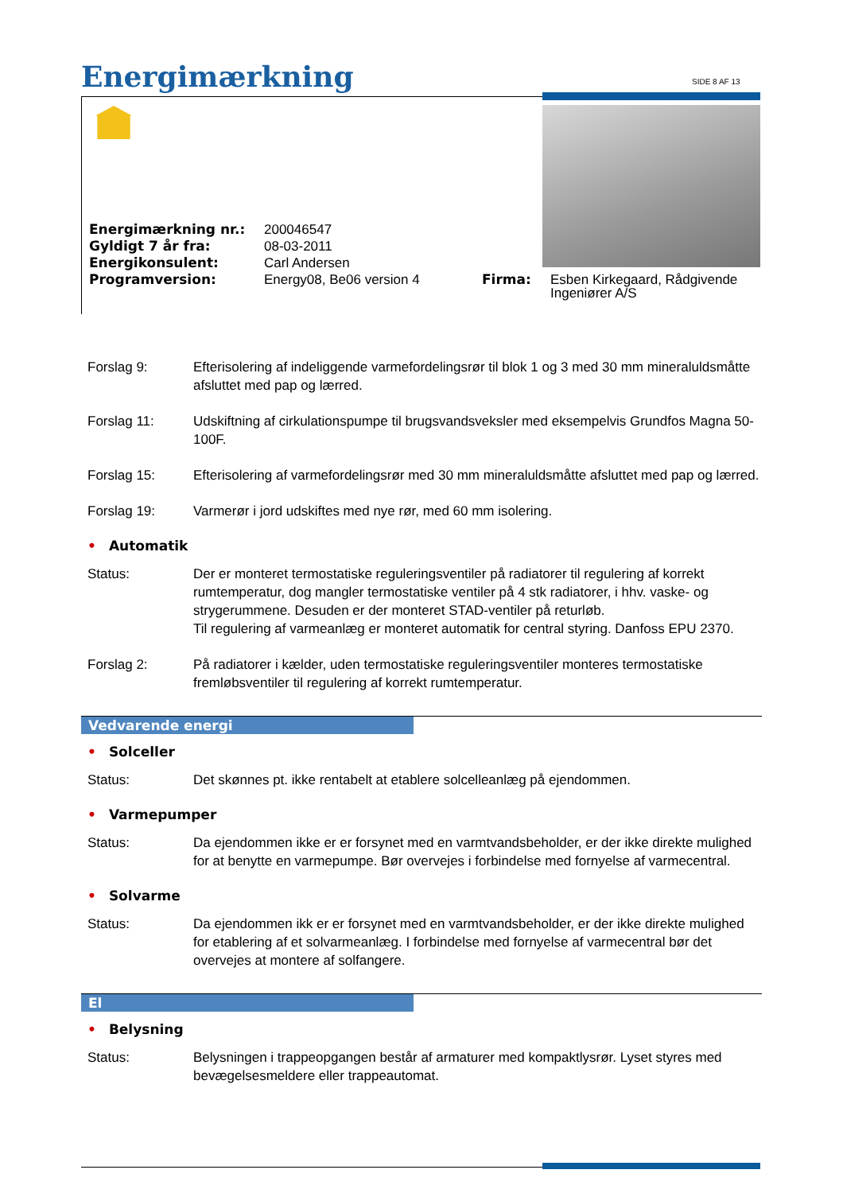Energimærkning SIDE 8 AF 13
| Energimærkning nr.: | 200046547 | | |
| Gyldigt 7 år fra: | 08-03-2011 | | |
| Energikonsulent: | Carl Andersen | | |
| Programversion: | Energy08, Be06 version 4 | Firma: | Esben Kirkegaard, Rådgivende Ingeniører A/S |
Forslag 9: Efterisolering af indeliggende varmefordelingsrør til blok 1 og 3 med 30 mm mineraluldsmåtte afsluttet med pap og lærred.
Forslag 11: Udskiftning af cirkulationspumpe til brugsvandsveksler med eksempelvis Grundfos Magna 50-100F.
Forslag 15: Efterisolering af varmefordelingsrør med 30 mm mineraluldsmåtte afsluttet med pap og lærred.
Forslag 19: Varmerør i jord udskiftes med nye rør, med 60 mm isolering.
• Automatik
Status: Der er monteret termostatiske reguleringsventiler på radiatorer til regulering af korrekt rumtemperatur, dog mangler termostatiske ventiler på 4 stk radiatorer, i hhv. vaske- og strygerummene. Desuden er der monteret STAD-ventiler på returløb.
Til regulering af varmeanlæg er monteret automatik for central styring. Danfoss EPU 2370.
Forslag 2: På radiatorer i kælder, uden termostatiske reguleringsventiler monteres termostatiske fremløbsventiler til regulering af korrekt rumtemperatur.
Vedvarende energi
• Solceller
Status: Det skønnes pt. ikke rentabelt at etablere solcelleanlæg på ejendommen.
• Varmepumper
Status: Da ejendommen ikke er er forsynet med en varmtvandsbeholder, er der ikke direkte mulighed for at benytte en varmepumpe. Bør overvejes i forbindelse med fornyelse af varmecentral.
• Solvarme
Status: Da ejendommen ikk er er forsynet med en varmtvandsbeholder, er der ikke direkte mulighed for etablering af et solvarmeanlæg. I forbindelse med fornyelse af varmecentral bør det overvejes at montere af solfangere.
El
• Belysning
Status: Belysningen i trappeopgangen består af armaturer med kompaktlysrør. Lyset styres med bevægelsesmeldere eller trappeautomat.